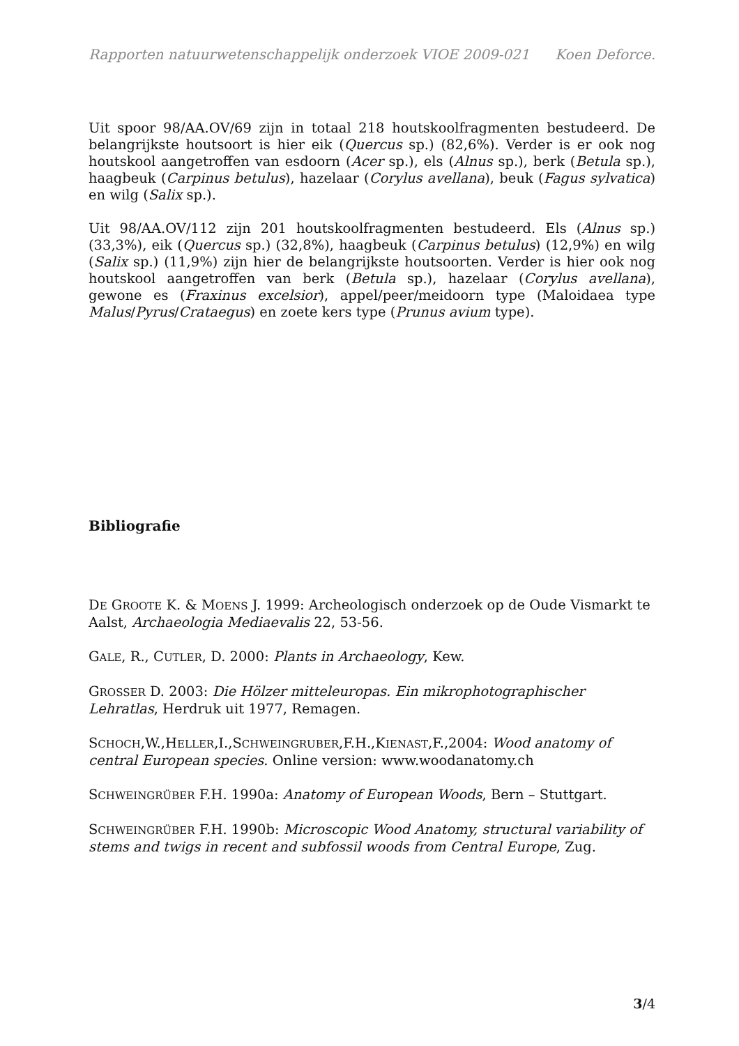Rapporten natuurwetenschappelijk onderzoek VIOE 2009-021 Koen Deforce.
Uit spoor 98/AA.OV/69 zijn in totaal 218 houtskoolfragmenten bestudeerd. De belangrijkste houtsoort is hier eik (Quercus sp.) (82,6%). Verder is er ook nog houtskool aangetroffen van esdoorn (Acer sp.), els (Alnus sp.), berk (Betula sp.), haagbeuk (Carpinus betulus), hazelaar (Corylus avellana), beuk (Fagus sylvatica) en wilg (Salix sp.).
Uit 98/AA.OV/112 zijn 201 houtskoolfragmenten bestudeerd. Els (Alnus sp.) (33,3%), eik (Quercus sp.) (32,8%), haagbeuk (Carpinus betulus) (12,9%) en wilg (Salix sp.) (11,9%) zijn hier de belangrijkste houtsoorten. Verder is hier ook nog houtskool aangetroffen van berk (Betula sp.), hazelaar (Corylus avellana), gewone es (Fraxinus excelsior), appel/peer/meidoorn type (Maloidaea type Malus/Pyrus/Crataegus) en zoete kers type (Prunus avium type).
Bibliografie
DE GROOTE K. & MOENS J. 1999: Archeologisch onderzoek op de Oude Vismarkt te Aalst, Archaeologia Mediaevalis 22, 53-56.
GALE, R., CUTLER, D. 2000: Plants in Archaeology, Kew.
GROSSER D. 2003: Die Hölzer mitteleuropas. Ein mikrophotographischer Lehratlas, Herdruk uit 1977, Remagen.
SCHOCH,W.,HELLER,I.,SCHWEINGRUBER,F.H.,KIENAST,F.,2004: Wood anatomy of central European species. Online version: www.woodanatomy.ch
SCHWEINGRÜBER F.H. 1990a: Anatomy of European Woods, Bern – Stuttgart.
SCHWEINGRÜBER F.H. 1990b: Microscopic Wood Anatomy, structural variability of stems and twigs in recent and subfossil woods from Central Europe, Zug.
3/4